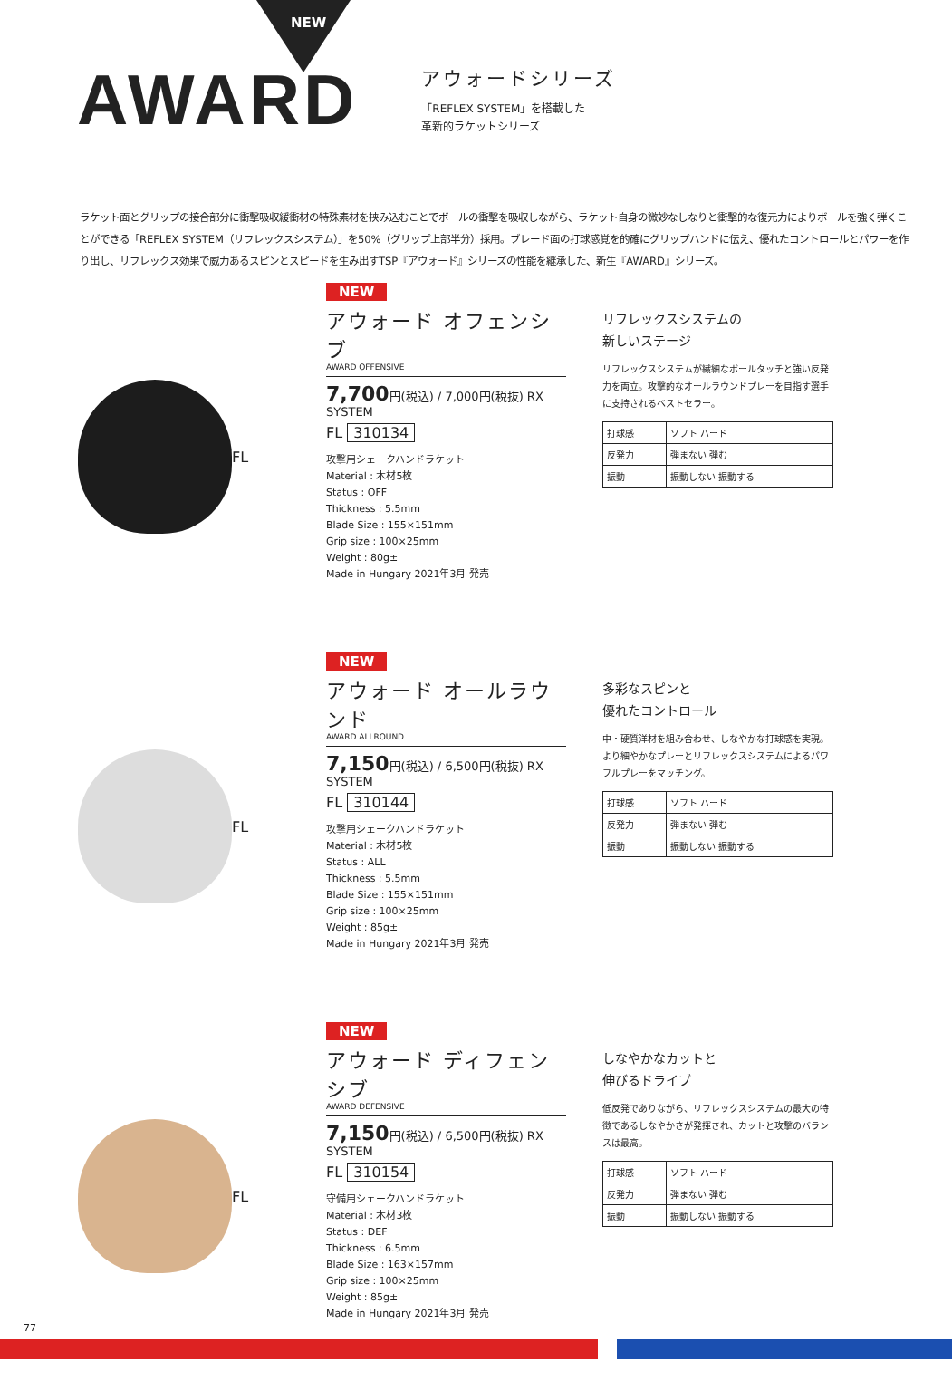NEW
AWARD
アウォードシリーズ
「REFLEX SYSTEM」を搭載した
革新的ラケットシリーズ
ラケット面とグリップの接合部分に衝撃吸収緩衝材の特殊素材を挟み込むことでボールの衝撃を吸収しながら、ラケット自身の微妙なしなりと衝撃的な復元力によりボールを強く弾くことができる「REFLEX SYSTEM（リフレックスシステム）」を50%（グリップ上部半分）採用。ブレード面の打球感覚を的確にグリップハンドに伝え、優れたコントロールとパワーを作り出し、リフレックス効果で威力あるスピンとスピードを生み出すTSP『アウォード』シリーズの性能を継承した、新生『AWARD』シリーズ。
FL
NEW
アウォード オフェンシブ
AWARD OFFENSIVE
7,700円(税込) / 7,000円(税抜) RX SYSTEM
FL 310134
攻撃用シェークハンドラケット
Material : 木材5枚
Status : OFF
Thickness : 5.5mm
Blade Size : 155×151mm
Grip size : 100×25mm
Weight : 80g±
Made in Hungary 2021年3月 発売
リフレックスシステムの
新しいステージ
リフレックスシステムが繊細なボールタッチと強い反発力を両立。攻撃的なオールラウンドプレーを目指す選手に支持されるベストセラー。
| 打球感 | ソフト ハード |
| 反発力 | 弾まない 弾む |
| 振動 | 振動しない 振動する |
FL
NEW
アウォード オールラウンド
AWARD ALLROUND
7,150円(税込) / 6,500円(税抜) RX SYSTEM
FL 310144
攻撃用シェークハンドラケット
Material : 木材5枚
Status : ALL
Thickness : 5.5mm
Blade Size : 155×151mm
Grip size : 100×25mm
Weight : 85g±
Made in Hungary 2021年3月 発売
多彩なスピンと
優れたコントロール
中・硬質洋材を組み合わせ、しなやかな打球感を実現。より細やかなプレーとリフレックスシステムによるパワフルプレーをマッチング。
| 打球感 | ソフト ハード |
| 反発力 | 弾まない 弾む |
| 振動 | 振動しない 振動する |
FL
NEW
アウォード ディフェンシブ
AWARD DEFENSIVE
7,150円(税込) / 6,500円(税抜) RX SYSTEM
FL 310154
守備用シェークハンドラケット
Material : 木材3枚
Status : DEF
Thickness : 6.5mm
Blade Size : 163×157mm
Grip size : 100×25mm
Weight : 85g±
Made in Hungary 2021年3月 発売
しなやかなカットと
伸びるドライブ
低反発でありながら、リフレックスシステムの最大の特徴であるしなやかさが発揮され、カットと攻撃のバランスは最高。
| 打球感 | ソフト ハード |
| 反発力 | 弾まない 弾む |
| 振動 | 振動しない 振動する |
77